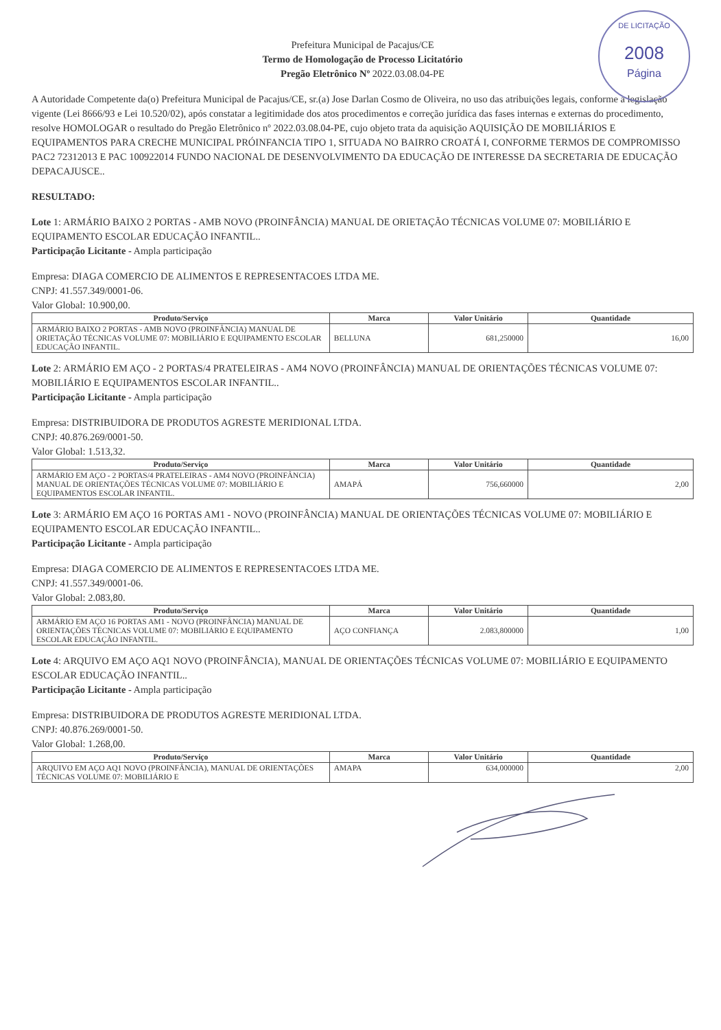DE LICITAÇÃO
2008
Página
Prefeitura Municipal de Pacajus/CE
Termo de Homologação de Processo Licitatório
Pregão Eletrônico Nº 2022.03.08.04-PE
A Autoridade Competente da(o) Prefeitura Municipal de Pacajus/CE, sr.(a) Jose Darlan Cosmo de Oliveira, no uso das atribuições legais, conforme a legislação vigente (Lei 8666/93 e Lei 10.520/02), após constatar a legitimidade dos atos procedimentos e correção jurídica das fases internas e externas do procedimento, resolve HOMOLOGAR o resultado do Pregão Eletrônico nº 2022.03.08.04-PE, cujo objeto trata da aquisição AQUISIÇÃO DE MOBILIÁRIOS E EQUIPAMENTOS PARA CRECHE MUNICIPAL PRÓINFANCIA TIPO 1, SITUADA NO BAIRRO CROATÁ I, CONFORME TERMOS DE COMPROMISSO PAC2 72312013 E PAC 100922014 FUNDO NACIONAL DE DESENVOLVIMENTO DA EDUCAÇÃO DE INTERESSE DA SECRETARIA DE EDUCAÇÃO DEPACAJUSCE..
RESULTADO:
Lote 1: ARMÁRIO BAIXO 2 PORTAS - AMB NOVO (PROINFÂNCIA) MANUAL DE ORIETAÇÃO TÉCNICAS VOLUME 07: MOBILIÁRIO E EQUIPAMENTO ESCOLAR EDUCAÇÃO INFANTIL..
Participação Licitante - Ampla participação
Empresa: DIAGA COMERCIO DE ALIMENTOS E REPRESENTACOES LTDA ME.
CNPJ: 41.557.349/0001-06.
Valor Global: 10.900,00.
| Produto/Serviço | Marca | Valor Unitário | Quantidade |
| --- | --- | --- | --- |
| ARMÁRIO BAIXO 2 PORTAS - AMB NOVO (PROINFÂNCIA) MANUAL DE ORIETAÇÃO TÉCNICAS VOLUME 07: MOBILIÁRIO E EQUIPAMENTO ESCOLAR EDUCAÇÃO INFANTIL. | BELLUNA | 681,250000 | 16,00 |
Lote 2: ARMÁRIO EM AÇO - 2 PORTAS/4 PRATELEIRAS - AM4 NOVO (PROINFÂNCIA) MANUAL DE ORIENTAÇÕES TÉCNICAS VOLUME 07: MOBILIÁRIO E EQUIPAMENTOS ESCOLAR INFANTIL..
Participação Licitante - Ampla participação
Empresa: DISTRIBUIDORA DE PRODUTOS AGRESTE MERIDIONAL LTDA.
CNPJ: 40.876.269/0001-50.
Valor Global: 1.513,32.
| Produto/Serviço | Marca | Valor Unitário | Quantidade |
| --- | --- | --- | --- |
| ARMÁRIO EM AÇO - 2 PORTAS/4 PRATELEIRAS - AM4 NOVO (PROINFÂNCIA) MANUAL DE ORIENTAÇÕES TÉCNICAS VOLUME 07: MOBILIÁRIO E EQUIPAMENTOS ESCOLAR INFANTIL. | AMAPÁ | 756,660000 | 2,00 |
Lote 3: ARMÁRIO EM AÇO 16 PORTAS AM1 - NOVO (PROINFÂNCIA) MANUAL DE ORIENTAÇÕES TÉCNICAS VOLUME 07: MOBILIÁRIO E EQUIPAMENTO ESCOLAR EDUCAÇÃO INFANTIL..
Participação Licitante - Ampla participação
Empresa: DIAGA COMERCIO DE ALIMENTOS E REPRESENTACOES LTDA ME.
CNPJ: 41.557.349/0001-06.
Valor Global: 2.083,80.
| Produto/Serviço | Marca | Valor Unitário | Quantidade |
| --- | --- | --- | --- |
| ARMÁRIO EM AÇO 16 PORTAS AM1 - NOVO (PROINFÂNCIA) MANUAL DE ORIENTAÇÕES TÉCNICAS VOLUME 07: MOBILIÁRIO E EQUIPAMENTO ESCOLAR EDUCAÇÃO INFANTIL. | AÇO CONFIANÇA | 2.083,800000 | 1,00 |
Lote 4: ARQUIVO EM AÇO AQ1 NOVO (PROINFÂNCIA), MANUAL DE ORIENTAÇÕES TÉCNICAS VOLUME 07: MOBILIÁRIO E EQUIPAMENTO ESCOLAR EDUCAÇÃO INFANTIL..
Participação Licitante - Ampla participação
Empresa: DISTRIBUIDORA DE PRODUTOS AGRESTE MERIDIONAL LTDA.
CNPJ: 40.876.269/0001-50.
Valor Global: 1.268,00.
| Produto/Serviço | Marca | Valor Unitário | Quantidade |
| --- | --- | --- | --- |
| ARQUIVO EM AÇO AQ1 NOVO (PROINFÂNCIA), MANUAL DE ORIENTAÇÕES TÉCNICAS VOLUME 07: MOBILIÁRIO E | AMAPA | 634,000000 | 2,00 |